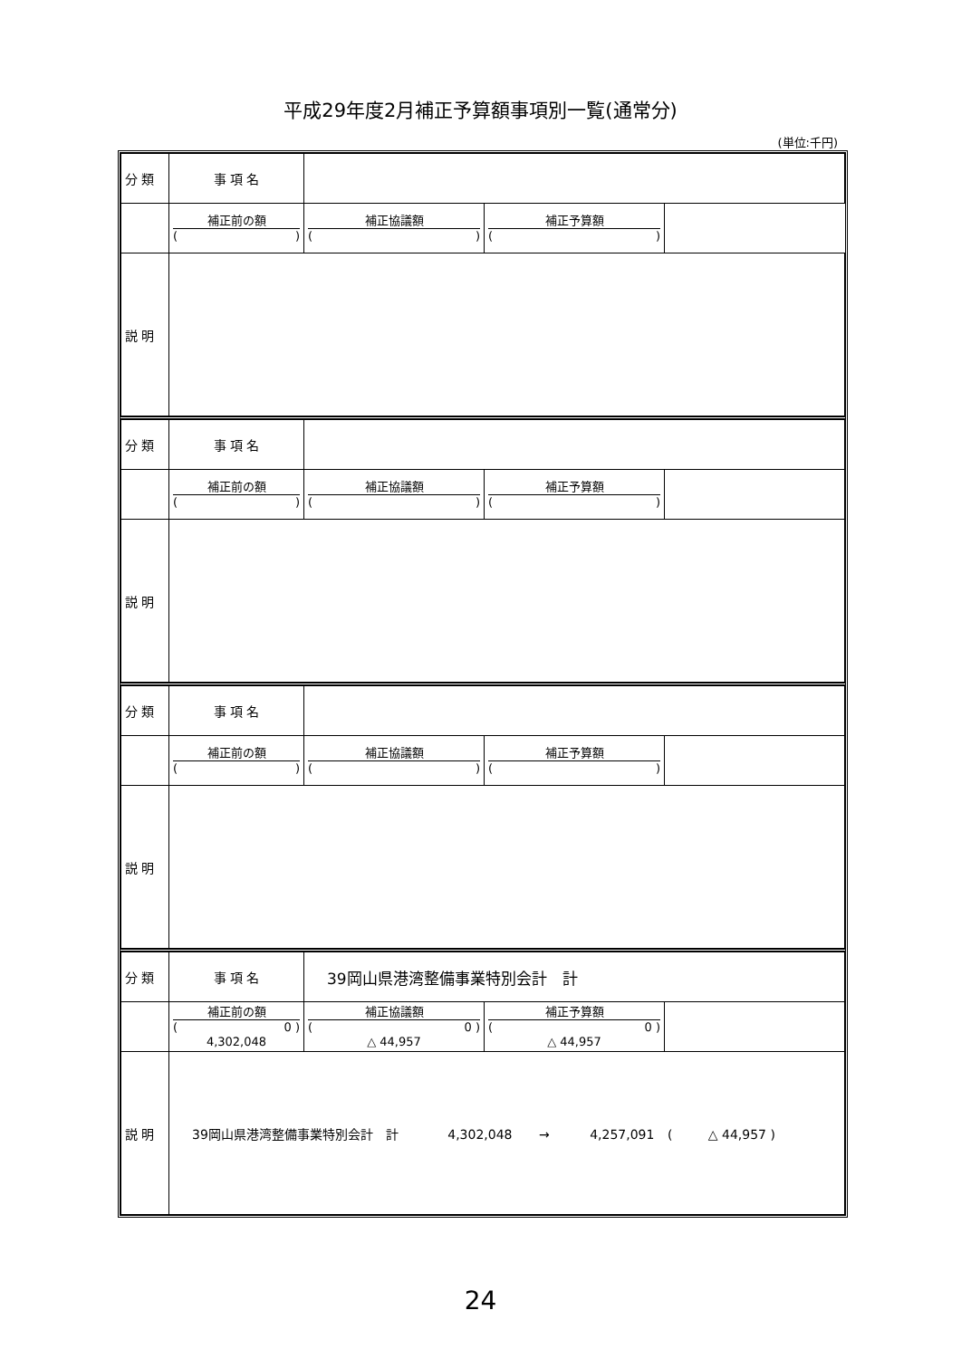平成29年度2月補正予算額事項別一覧(通常分)
(単位:千円)
| 分 類 | 事 項 名 | | | |
| | 補正前の額 ( ) | 補正協議額 ( ) | 補正予算額 ( ) | |
| 説 明 | | | | |
| 分 類 | 事 項 名 | | | |
| | 補正前の額 ( ) | 補正協議額 ( ) | 補正予算額 ( ) | |
| 説 明 | | | | |
| 分 類 | 事 項 名 | | | |
| | 補正前の額 ( ) | 補正協議額 ( ) | 補正予算額 ( ) | |
| 説 明 | | | | |
| 分 類 | 事 項 名 | 39岡山県港湾整備事業特別会計 計 | | |
| | 補正前の額 ( 0 ) 4,302,048 | 補正協議額 ( 0 ) △ 44,957 | 補正予算額 ( 0 ) △ 44,957 | |
| 説 明 | 39岡山県港湾整備事業特別会計 計 4,302,048 → 4,257,091 ( △ 44,957 ) | | | |
24